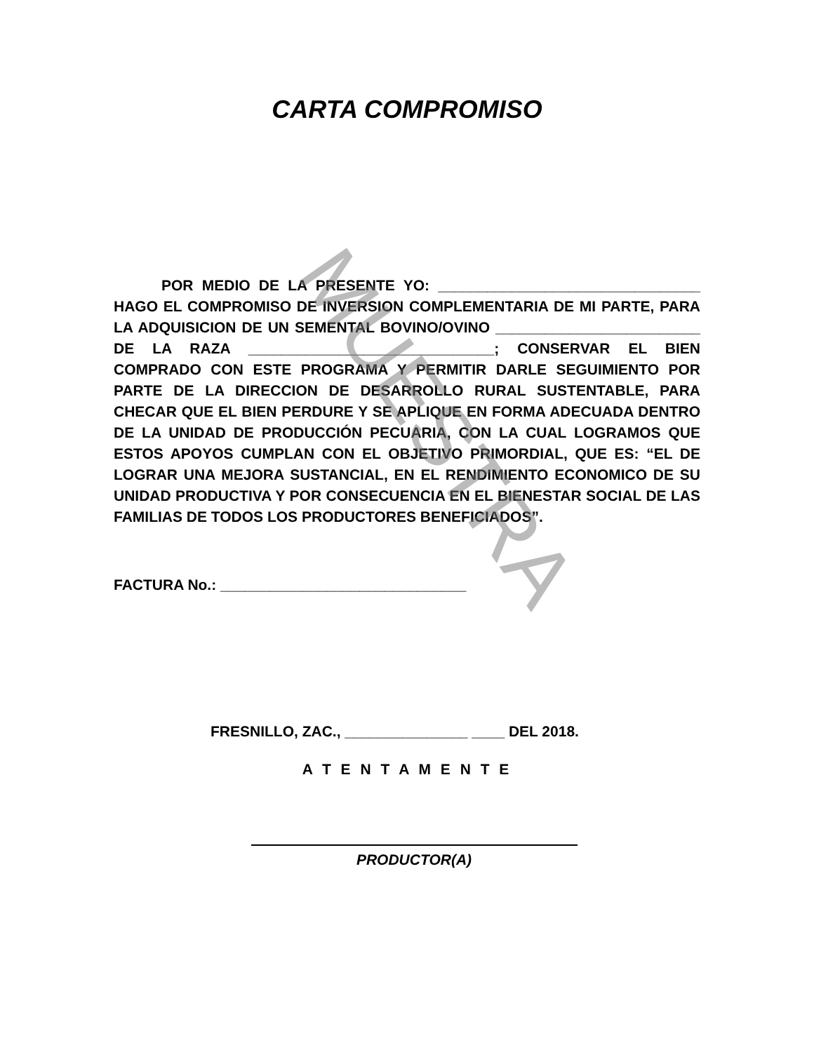CARTA COMPROMISO
POR MEDIO DE LA PRESENTE YO: ________________________________ HAGO EL COMPROMISO DE INVERSION COMPLEMENTARIA DE MI PARTE, PARA LA ADQUISICION DE UN SEMENTAL BOVINO/OVINO _________________________ DE LA RAZA ______________________________; CONSERVAR EL BIEN COMPRADO CON ESTE PROGRAMA Y PERMITIR DARLE SEGUIMIENTO POR PARTE DE LA DIRECCION DE DESARROLLO RURAL SUSTENTABLE, PARA CHECAR QUE EL BIEN PERDURE Y SE APLIQUE EN FORMA ADECUADA DENTRO DE LA UNIDAD DE PRODUCCIÓN PECUARIA, CON LA CUAL LOGRAMOS QUE ESTOS APOYOS CUMPLAN CON EL OBJETIVO PRIMORDIAL, QUE ES: “EL DE LOGRAR UNA MEJORA SUSTANCIAL, EN EL RENDIMIENTO ECONOMICO DE SU UNIDAD PRODUCTIVA Y POR CONSECUENCIA EN EL BIENESTAR SOCIAL DE LAS FAMILIAS DE TODOS LOS PRODUCTORES BENEFICIADOS”.
FACTURA No.: ______________________________
FRESNILLO, ZAC., _______________ ____ DEL 2018.
A T E N T A M E N T E
PRODUCTOR(A)
MUESTRA